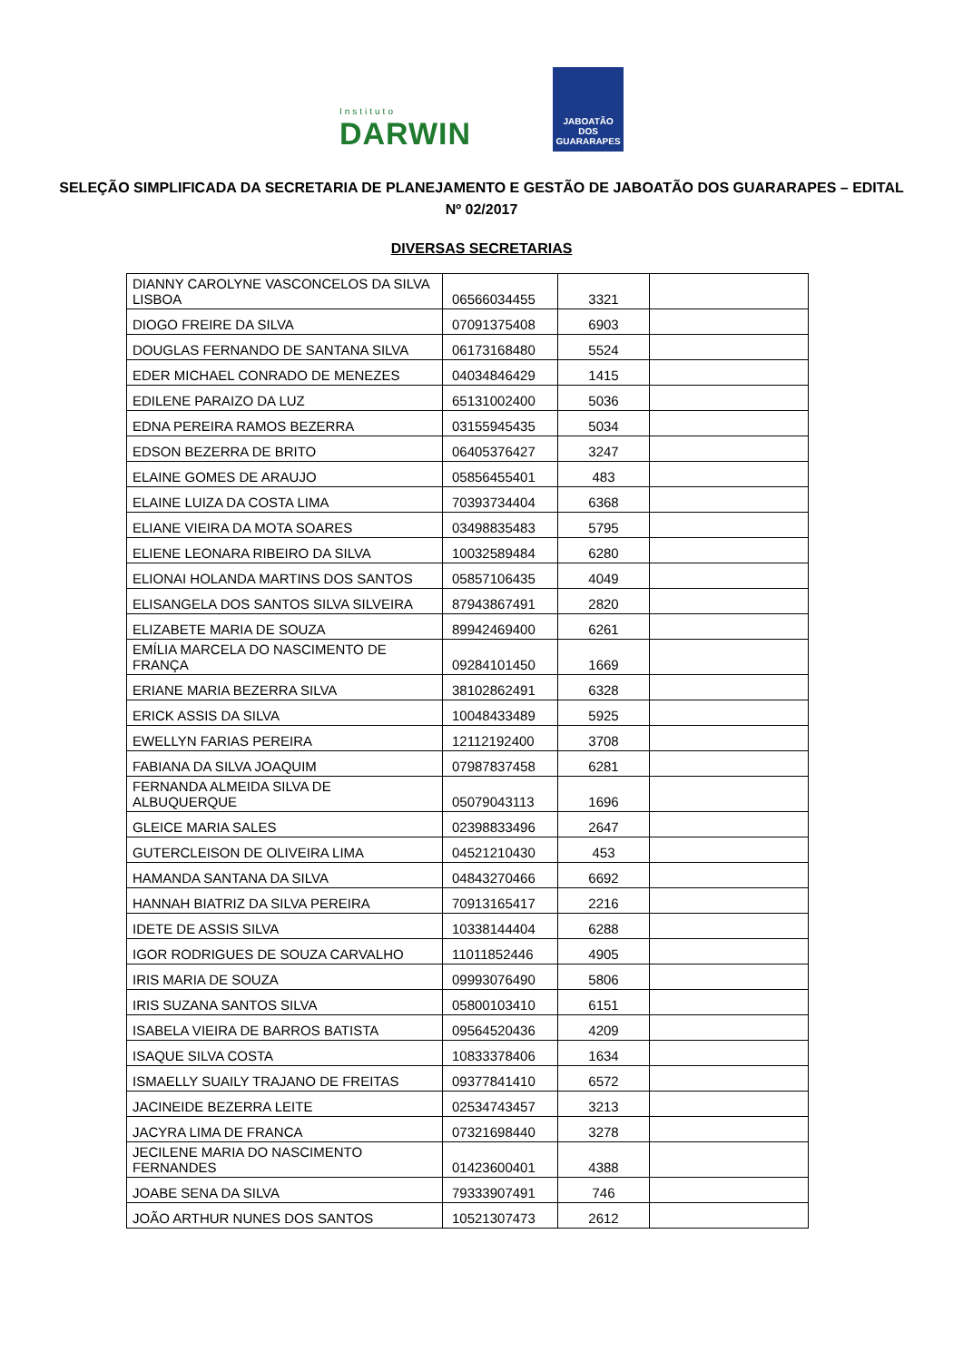Instituto
DARWIN
JABOATÃO
DOS GUARARAPES
SELEÇÃO SIMPLIFICADA DA SECRETARIA DE PLANEJAMENTO E GESTÃO DE JABOATÃO DOS GUARARAPES – EDITAL Nº 02/2017
DIVERSAS SECRETARIAS
| DIANNY CAROLYNE VASCONCELOS DA SILVA LISBOA | 06566034455 | 3321 | |
| DIOGO FREIRE DA SILVA | 07091375408 | 6903 | |
| DOUGLAS FERNANDO DE SANTANA SILVA | 06173168480 | 5524 | |
| EDER MICHAEL CONRADO DE MENEZES | 04034846429 | 1415 | |
| EDILENE PARAIZO DA LUZ | 65131002400 | 5036 | |
| EDNA PEREIRA RAMOS BEZERRA | 03155945435 | 5034 | |
| EDSON BEZERRA DE BRITO | 06405376427 | 3247 | |
| ELAINE GOMES DE ARAUJO | 05856455401 | 483 | |
| ELAINE LUIZA DA COSTA LIMA | 70393734404 | 6368 | |
| ELIANE VIEIRA DA MOTA SOARES | 03498835483 | 5795 | |
| ELIENE LEONARA RIBEIRO DA SILVA | 10032589484 | 6280 | |
| ELIONAI HOLANDA MARTINS DOS SANTOS | 05857106435 | 4049 | |
| ELISANGELA DOS SANTOS SILVA SILVEIRA | 87943867491 | 2820 | |
| ELIZABETE MARIA DE SOUZA | 89942469400 | 6261 | |
| EMÍLIA MARCELA DO NASCIMENTO DE FRANÇA | 09284101450 | 1669 | |
| ERIANE MARIA BEZERRA SILVA | 38102862491 | 6328 | |
| ERICK ASSIS DA SILVA | 10048433489 | 5925 | |
| EWELLYN FARIAS PEREIRA | 12112192400 | 3708 | |
| FABIANA DA SILVA JOAQUIM | 07987837458 | 6281 | |
| FERNANDA ALMEIDA SILVA DE ALBUQUERQUE | 05079043113 | 1696 | |
| GLEICE MARIA SALES | 02398833496 | 2647 | |
| GUTERCLEISON DE OLIVEIRA LIMA | 04521210430 | 453 | |
| HAMANDA SANTANA DA SILVA | 04843270466 | 6692 | |
| HANNAH BIATRIZ DA SILVA PEREIRA | 70913165417 | 2216 | |
| IDETE DE ASSIS SILVA | 10338144404 | 6288 | |
| IGOR RODRIGUES DE SOUZA CARVALHO | 11011852446 | 4905 | |
| IRIS MARIA DE SOUZA | 09993076490 | 5806 | |
| IRIS SUZANA SANTOS SILVA | 05800103410 | 6151 | |
| ISABELA VIEIRA DE BARROS BATISTA | 09564520436 | 4209 | |
| ISAQUE SILVA COSTA | 10833378406 | 1634 | |
| ISMAELLY SUAILY TRAJANO DE FREITAS | 09377841410 | 6572 | |
| JACINEIDE BEZERRA LEITE | 02534743457 | 3213 | |
| JACYRA LIMA DE FRANCA | 07321698440 | 3278 | |
| JECILENE MARIA DO NASCIMENTO FERNANDES | 01423600401 | 4388 | |
| JOABE SENA DA SILVA | 79333907491 | 746 | |
| JOÃO ARTHUR NUNES DOS SANTOS | 10521307473 | 2612 | |